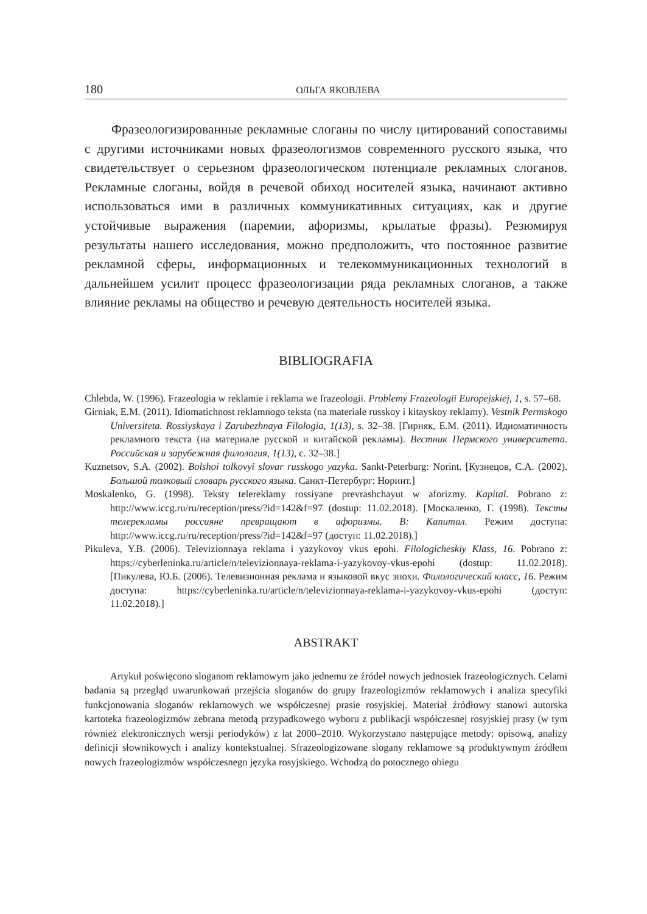180 ОЛЬГА ЯКОВЛЕВА
Фразеологизированные рекламные слоганы по числу цитирований сопоставимы с другими источниками новых фразеологизмов современного русского языка, что свидетельствует о серьезном фразеологическом потенциале рекламных слоганов. Рекламные слоганы, войдя в речевой обиход носителей языка, начинают активно использоваться ими в различных коммуникативных ситуациях, как и другие устойчивые выражения (паремии, афоризмы, крылатые фразы). Резюмируя результаты нашего исследования, можно предположить, что постоянное развитие рекламной сферы, информационных и телекоммуникационных технологий в дальнейшем усилит процесс фразеологизации ряда рекламных слоганов, а также влияние рекламы на общество и речевую деятельность носителей языка.
BIBLIOGRAFIA
Chlebda, W. (1996). Frazeologia w reklamie i reklama we frazeologii. Problemy Frazeologii Europejskiej, 1, s. 57–68.
Girniak, E.M. (2011). Idiomatichnost reklamnogo teksta (na materiale russkoy i kitayskoy reklamy). Vestnik Permskogo Universiteta. Rossiyskaya i Zarubezhnaya Filologia, 1(13), s. 32–38. [Гирняк, Е.М. (2011). Идиоматичность рекламного текста (на материале русской и китайской рекламы). Вестник Пермского университета. Российская и зарубежная филология, 1(13), с. 32–38.]
Kuznetsov, S.A. (2002). Bolshoi tolkovyi slovar russkogo yazyka. Sankt-Peterburg: Norint. [Кузнецов, С.А. (2002). Большой толковый словарь русского языка. Санкт-Петербург: Норинт.]
Moskalenko, G. (1998). Teksty telereklamy rossiyane prevrashchayut w aforizmy. Kapital. Pobrano z: http://www.iccg.ru/ru/reception/press/?id=142&f=97 (dostup: 11.02.2018). [Москаленко, Г. (1998). Тексты телерекламы россияне превращают в афоризмы. В: Капитал. Режим доступа: http://www.iccg.ru/ru/reception/press/?id=142&f=97 (доступ: 11.02.2018).]
Pikuleva, Y.B. (2006). Televizionnaya reklama i yazykovoy vkus epohi. Filologicheskiy Klass, 16. Pobrano z: https://cyberleninka.ru/article/n/televizionnaya-reklama-i-yazykovoy-vkus-epohi (dostup: 11.02.2018). [Пикулева, Ю.Б. (2006). Телевизионная реклама и языковой вкус эпохи. Филологический класс, 16. Режим доступа: https://cyberleninka.ru/article/n/televizionnaya-reklama-i-yazykovoy-vkus-epohi (доступ: 11.02.2018).]
ABSTRAKT
Artykuł poświęcono sloganom reklamowym jako jednemu ze źródeł nowych jednostek frazeologicznych. Celami badania są przegląd uwarunkowań przejścia sloganów do grupy frazeologizmów reklamowych i analiza specyfiki funkcjonowania sloganów reklamowych we współczesnej prasie rosyjskiej. Materiał źródłowy stanowi autorska kartoteka frazeologizmów zebrana metodą przypadkowego wyboru z publikacji współczesnej rosyjskiej prasy (w tym również elektronicznych wersji periodyków) z lat 2000–2010. Wykorzystano następujące metody: opisową, analizy definicji słownikowych i analizy kontekstualnej. Sfrazeologizowane slogany reklamowe są produktywnym źródłem nowych frazeologizmów współczesnego języka rosyjskiego. Wchodzą do potocznego obiegu